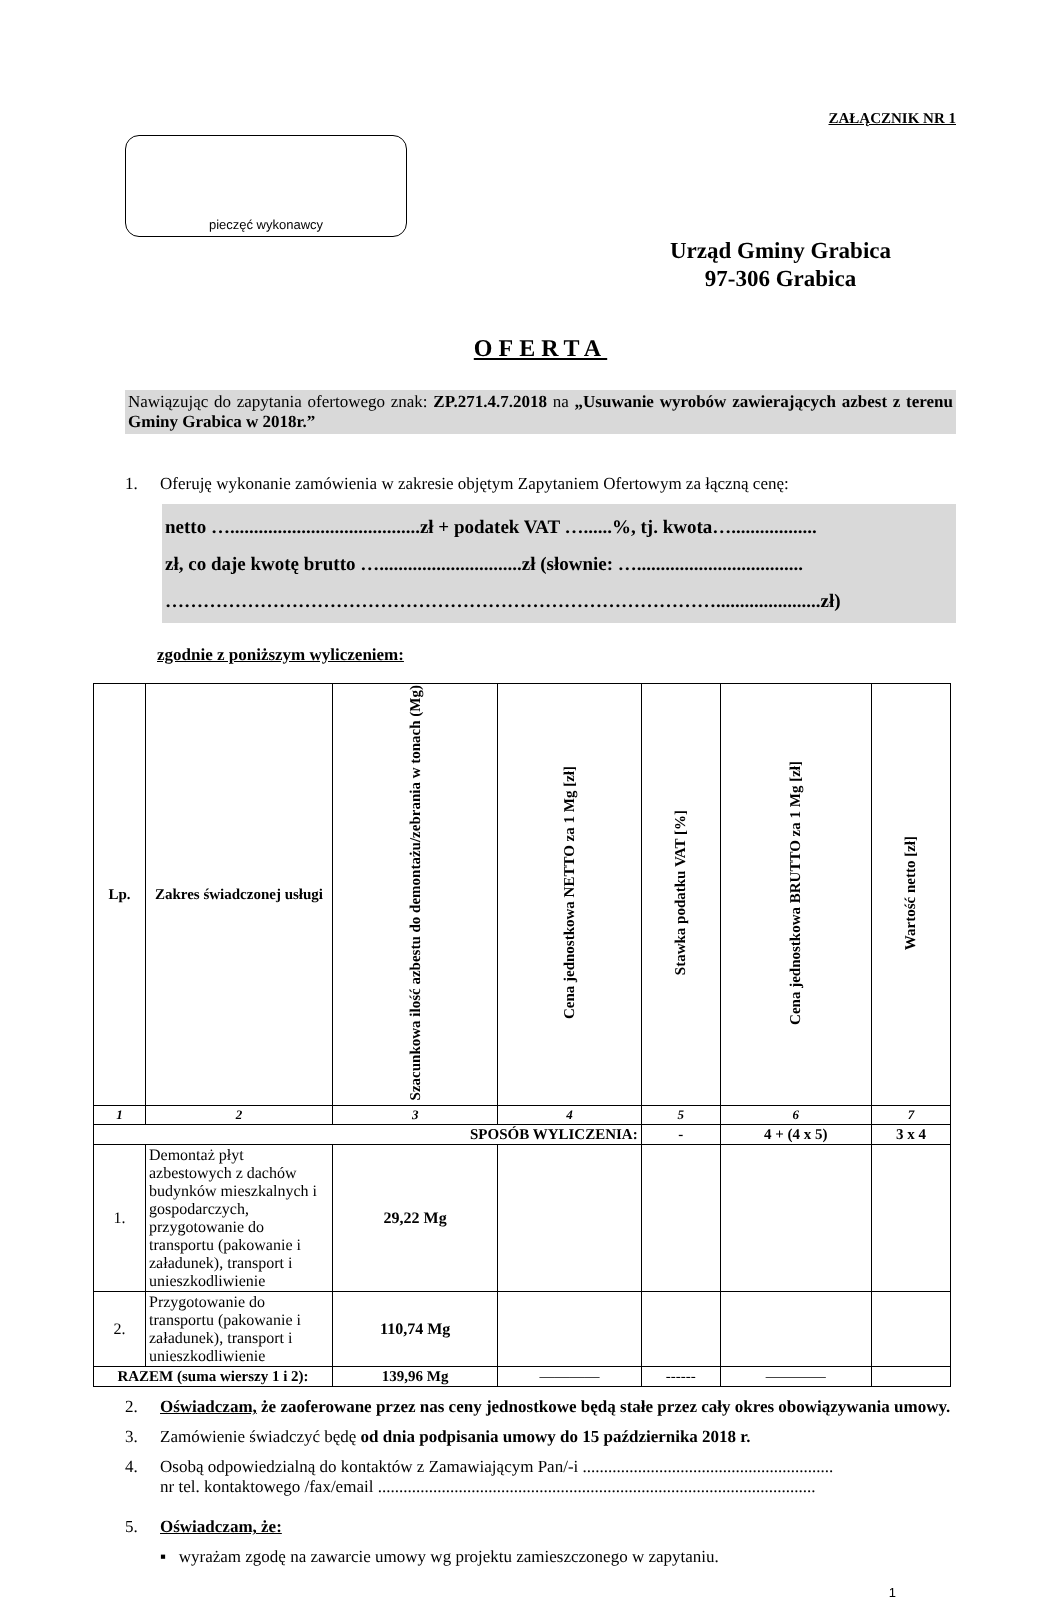ZAŁĄCZNIK NR 1
pieczęć wykonawcy
Urząd Gminy Grabica
97-306 Grabica
OFERTA
Nawiązując do zapytania ofertowego znak: ZP.271.4.7.2018 na „Usuwanie wyrobów zawierających azbest z terenu Gminy Grabica w 2018r.”
1. Oferuję wykonanie zamówienia w zakresie objętym Zapytaniem Ofertowym za łączną cenę:
netto …........................................zł + podatek VAT …......%, tj. kwota…..................
zł, co daje kwotę brutto …..............................zł (słownie: …...................................
……………………………………………………………………………......................zł)
zgodnie z poniższym wyliczeniem:
| Lp. | Zakres świadczonej usługi | Szacunkowa ilość azbestu do demontażu/zebrania w tonach (Mg) | Cena jednostkowa NETTO za 1 Mg [zł] | Stawka podatku VAT [%] | Cena jednostkowa BRUTTO za 1 Mg [zł] | Wartość netto [zł] |
| 1 | 2 | 3 | 4 | 5 | 6 | 7 |
| SPOSÓB WYLICZENIA: | | | | - | 4 + (4 x 5) | 3 x 4 |
| 1. | Demontaż płyt azbestowych z dachów budynków mieszkalnych i gospodarczych, przygotowanie do transportu (pakowanie i załadunek), transport i unieszkodliwienie | 29,22 Mg | | | | |
| 2. | Przygotowanie do transportu (pakowanie i załadunek), transport i unieszkodliwienie | 110,74 Mg | | | | |
| RAZEM (suma wierszy 1 i 2): | | 139,96 Mg | ———— | ------ | ———— | |
2. Oświadczam, że zaoferowane przez nas ceny jednostkowe będą stałe przez cały okres obowiązywania umowy.
3. Zamówienie świadczyć będę od dnia podpisania umowy do 15 października 2018 r.
4. Osobą odpowiedzialną do kontaktów z Zamawiającym Pan/-i ...........................................................
nr tel. kontaktowego /fax/email .......................................................................................................
5. Oświadczam, że:
▪ wyrażam zgodę na zawarcie umowy wg projektu zamieszczonego w zapytaniu.
1